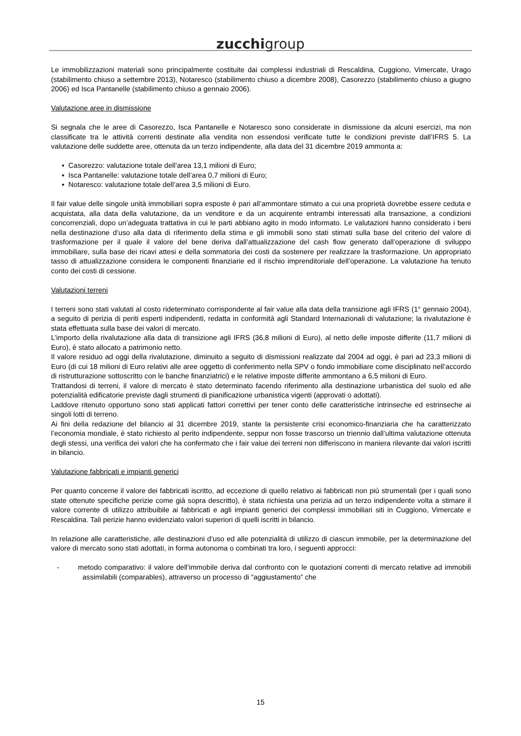zucchigroup
Le immobilizzazioni materiali sono principalmente costituite dai complessi industriali di Rescaldina, Cuggiono, Vimercate, Urago (stabilimento chiuso a settembre 2013), Notaresco (stabilimento chiuso a dicembre 2008), Casorezzo (stabilimento chiuso a giugno 2006) ed Isca Pantanelle (stabilimento chiuso a gennaio 2006).
Valutazione aree in dismissione
Si segnala che le aree di Casorezzo, Isca Pantanelle e Notaresco sono considerate in dismissione da alcuni esercizi, ma non classificate tra le attività correnti destinate alla vendita non essendosi verificate tutte le condizioni previste dall’IFRS 5. La valutazione delle suddette aree, ottenuta da un terzo indipendente, alla data del 31 dicembre 2019 ammonta a:
▪ Casorezzo: valutazione totale dell’area 13,1 milioni di Euro;
▪ Isca Pantanelle: valutazione totale dell’area 0,7 milioni di Euro;
▪ Notaresco: valutazione totale dell’area 3,5 milioni di Euro.
Il fair value delle singole unità immobiliari sopra esposte è pari all’ammontare stimato a cui una proprietà dovrebbe essere ceduta e acquistata, alla data della valutazione, da un venditore e da un acquirente entrambi interessati alla transazione, a condizioni concorrenziali, dopo un’adeguata trattativa in cui le parti abbiano agito in modo informato. Le valutazioni hanno considerato i beni nella destinazione d’uso alla data di riferimento della stima e gli immobili sono stati stimati sulla base del criterio del valore di trasformazione per il quale il valore del bene deriva dall’attualizzazione del cash flow generato dall’operazione di sviluppo immobiliare, sulla base dei ricavi attesi e della sommatoria dei costi da sostenere per realizzare la trasformazione. Un appropriato tasso di attualizzazione considera le componenti finanziarie ed il rischio imprenditoriale dell’operazione. La valutazione ha tenuto conto dei costi di cessione.
Valutazioni terreni
I terreni sono stati valutati al costo rideterminato corrispondente al fair value alla data della transizione agli IFRS (1° gennaio 2004), a seguito di perizia di periti esperti indipendenti, redatta in conformità agli Standard Internazionali di valutazione; la rivalutazione è stata effettuata sulla base dei valori di mercato.
L’importo della rivalutazione alla data di transizione agli IFRS (36,8 milioni di Euro), al netto delle imposte differite (11,7 milioni di Euro), è stato allocato a patrimonio netto.
Il valore residuo ad oggi della rivalutazione, diminuito a seguito di dismissioni realizzate dal 2004 ad oggi, è pari ad 23,3 milioni di Euro (di cui 18 milioni di Euro relativi alle aree oggetto di conferimento nella SPV o fondo immobiliare come disciplinato nell’accordo di ristrutturazione sottoscritto con le banche finanziatrici) e le relative imposte differite ammontano a 6,5 milioni di Euro.
Trattandosi di terreni, il valore di mercato è stato determinato facendo riferimento alla destinazione urbanistica del suolo ed alle potenzialità edificatorie previste dagli strumenti di pianificazione urbanistica vigenti (approvati o adottati).
Laddove ritenuto opportuno sono stati applicati fattori correttivi per tener conto delle caratteristiche intrinseche ed estrinseche ai singoli lotti di terreno.
Ai fini della redazione del bilancio al 31 dicembre 2019, stante la persistente crisi economico-finanziaria che ha caratterizzato l’economia mondiale, è stato richiesto al perito indipendente, seppur non fosse trascorso un triennio dall’ultima valutazione ottenuta degli stessi, una verifica dei valori che ha confermato che i fair value dei terreni non differiscono in maniera rilevante dai valori iscritti in bilancio.
Valutazione fabbricati e impianti generici
Per quanto concerne il valore dei fabbricati iscritto, ad eccezione di quello relativo ai fabbricati non più strumentali (per i quali sono state ottenute specifiche perizie come già sopra descritto), è stata richiesta una perizia ad un terzo indipendente volta a stimare il valore corrente di utilizzo attribuibile ai fabbricati e agli impianti generici dei complessi immobiliari siti in Cuggiono, Vimercate e Rescaldina. Tali perizie hanno evidenziato valori superiori di quelli iscritti in bilancio.
In relazione alle caratteristiche, alle destinazioni d’uso ed alle potenzialità di utilizzo di ciascun immobile, per la determinazione del valore di mercato sono stati adottati, in forma autonoma o combinati tra loro, i seguenti approcci:
- metodo comparativo: il valore dell’immobile deriva dal confronto con le quotazioni correnti di mercato relative ad immobili assimilabili (comparables), attraverso un processo di “aggiustamento” che
15